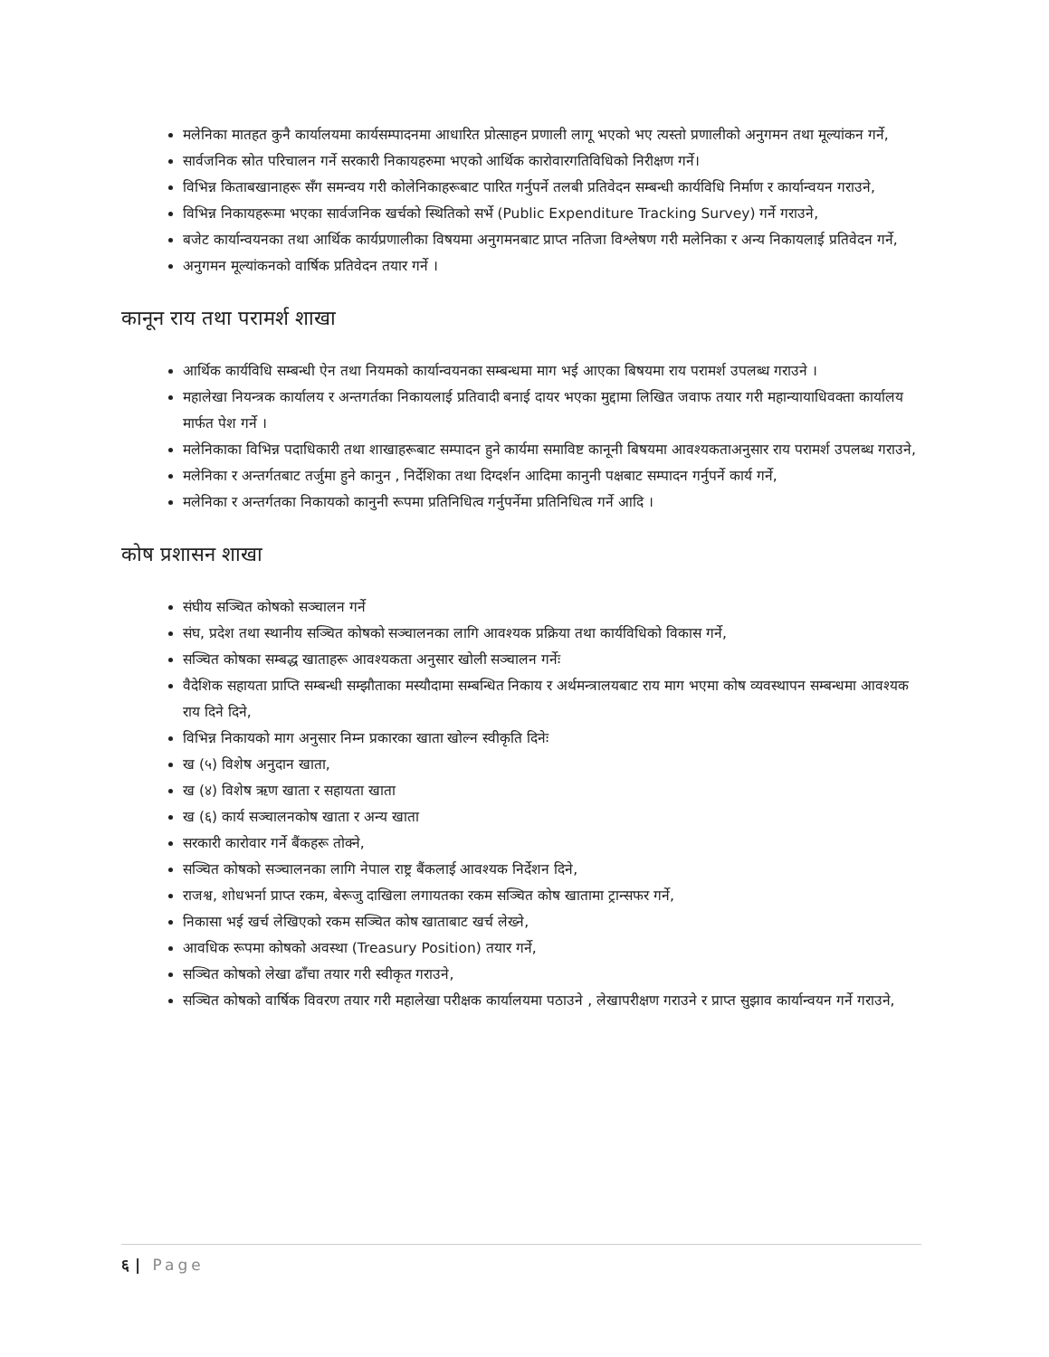मलेनिका मातहत कुनै कार्यालयमा कार्यसम्पादनमा आधारित प्रोत्साहन प्रणाली लागू भएको भए त्यस्तो प्रणालीको अनुगमन तथा मूल्यांकन गर्ने,
सार्वजनिक स्रोत परिचालन गर्ने सरकारी निकायहरुमा भएको आर्थिक कारोवारगतिविधिको निरीक्षण गर्ने।
विभिन्न किताबखानाहरू सँग समन्वय गरी कोलेनिकाहरूबाट पारित गर्नुपर्ने तलबी प्रतिवेदन सम्बन्धी कार्यविधि निर्माण र कार्यान्वयन गराउने,
विभिन्न निकायहरूमा भएका सार्वजनिक खर्चको स्थितिको सर्भे (Public Expenditure Tracking Survey) गर्ने गराउने,
बजेट कार्यान्वयनका तथा आर्थिक कार्यप्रणालीका विषयमा अनुगमनबाट प्राप्त नतिजा विश्लेषण गरी मलेनिका र अन्य निकायलाई प्रतिवेदन गर्ने,
अनुगमन मूल्यांकनको वार्षिक प्रतिवेदन तयार गर्ने ।
कानून राय तथा परामर्श शाखा
आर्थिक कार्यविधि सम्बन्धी ऐन तथा नियमको कार्यान्वयनका सम्बन्धमा माग भई आएका बिषयमा राय परामर्श उपलब्ध गराउने ।
महालेखा नियन्त्रक कार्यालय र अन्तगर्तका निकायलाई प्रतिवादी बनाई दायर भएका मुद्दामा लिखित जवाफ तयार गरी महान्यायाधिवक्ता कार्यालय मार्फत पेश गर्ने ।
मलेनिकाका विभिन्न पदाधिकारी तथा शाखाहरूबाट सम्पादन हुने कार्यमा समाविष्ट कानूनी बिषयमा आवश्यकताअनुसार राय परामर्श उपलब्ध गराउने,
मलेनिका र अन्तर्गतबाट तर्जुमा हुने कानुन , निर्देशिका तथा दिग्दर्शन आदिमा कानुनी पक्षबाट सम्पादन गर्नुपर्ने कार्य गर्ने,
मलेनिका र अन्तर्गतका निकायको कानुनी रूपमा प्रतिनिधित्व गर्नुपर्नेमा प्रतिनिधित्व गर्ने आदि ।
कोष प्रशासन शाखा
संघीय सञ्चित कोषको सञ्चालन गर्ने
संघ, प्रदेश तथा स्थानीय सञ्चित कोषको सञ्चालनका लागि आवश्यक प्रक्रिया तथा कार्यविधिको विकास गर्ने,
सञ्चित कोषका सम्बद्ध खाताहरू आवश्यकता अनुसार खोली सञ्चालन गर्नेः
वैदेशिक सहायता प्राप्ति सम्बन्धी सम्झौताका मस्यौदामा सम्बन्धित निकाय र अर्थमन्त्रालयबाट राय माग भएमा कोष व्यवस्थापन सम्बन्धमा आवश्यक राय दिने दिने,
विभिन्न निकायको माग अनुसार निम्न प्रकारका खाता खोल्न स्वीकृति दिनेः
ख (५) विशेष अनुदान खाता,
ख (४) विशेष ऋण खाता र सहायता खाता
ख (६) कार्य सञ्चालनकोष खाता र अन्य खाता
सरकारी कारोवार गर्ने बैंकहरू तोक्ने,
सञ्चित कोषको सञ्चालनका लागि नेपाल राष्ट्र बैंकलाई आवश्यक निर्देशन दिने,
राजश्व, शोधभर्ना प्राप्त रकम, बेरूजु दाखिला लगायतका रकम सञ्चित कोष खातामा ट्रान्सफर गर्ने,
निकासा भई खर्च लेखिएको रकम सञ्चित कोष खाताबाट खर्च लेख्ने,
आवधिक रूपमा कोषको अवस्था (Treasury Position) तयार गर्ने,
सञ्चित कोषको लेखा ढाँचा तयार गरी स्वीकृत गराउने,
सञ्चित कोषको वार्षिक विवरण तयार गरी महालेखा परीक्षक कार्यालयमा पठाउने , लेखापरीक्षण गराउने र प्राप्त सुझाव कार्यान्वयन गर्ने गराउने,
६ | Page